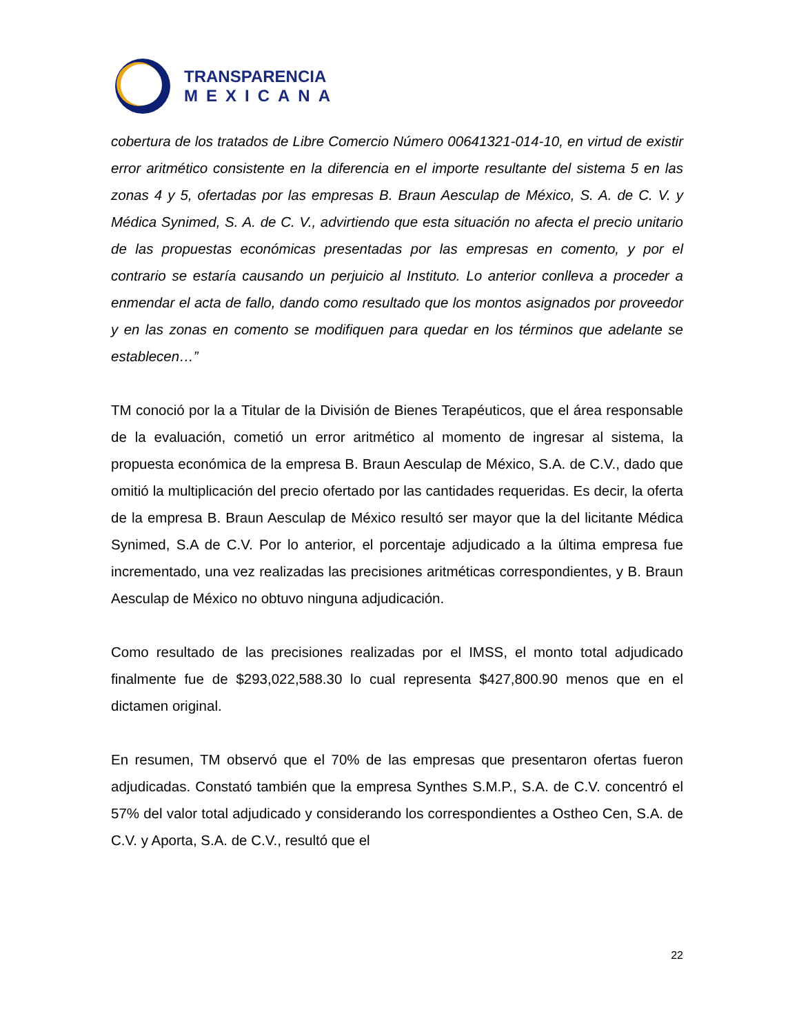TRANSPARENCIA
MEXICANA
cobertura de los tratados de Libre Comercio Número 00641321-014-10, en virtud de existir error aritmético consistente en la diferencia en el importe resultante del sistema 5 en las zonas 4 y 5, ofertadas por las empresas B. Braun Aesculap de México, S. A. de C. V. y Médica Synimed, S. A. de C. V., advirtiendo que esta situación no afecta el precio unitario de las propuestas económicas presentadas por las empresas en comento, y por el contrario se estaría causando un perjuicio al Instituto. Lo anterior conlleva a proceder a enmendar el acta de fallo, dando como resultado que los montos asignados por proveedor y en las zonas en comento se modifiquen para quedar en los términos que adelante se establecen…”
TM conoció por la a Titular de la División de Bienes Terapéuticos, que el área responsable de la evaluación, cometió un error aritmético al momento de ingresar al sistema, la propuesta económica de la empresa B. Braun Aesculap de México, S.A. de C.V., dado que omitió la multiplicación del precio ofertado por las cantidades requeridas. Es decir, la oferta de la empresa B. Braun Aesculap de México resultó ser mayor que la del licitante Médica Synimed, S.A de C.V. Por lo anterior, el porcentaje adjudicado a la última empresa fue incrementado, una vez realizadas las precisiones aritméticas correspondientes, y B. Braun Aesculap de México no obtuvo ninguna adjudicación.
Como resultado de las precisiones realizadas por el IMSS, el monto total adjudicado finalmente fue de $293,022,588.30 lo cual representa $427,800.90 menos que en el dictamen original.
En resumen, TM observó que el 70% de las empresas que presentaron ofertas fueron adjudicadas. Constató también que la empresa Synthes S.M.P., S.A. de C.V. concentró el 57% del valor total adjudicado y considerando los correspondientes a Ostheo Cen, S.A. de C.V. y Aporta, S.A. de C.V., resultó que el
22